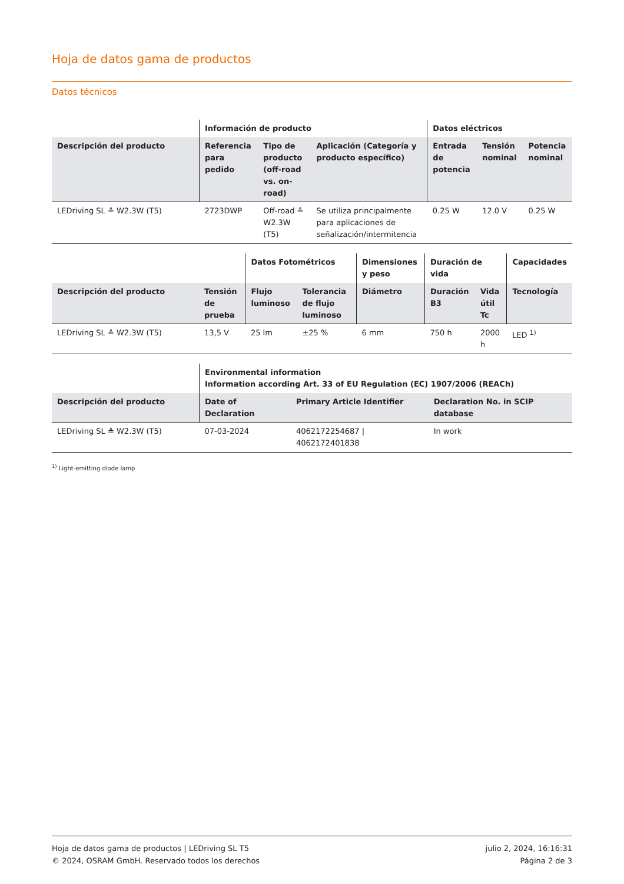Hoja de datos gama de productos
Datos técnicos
| | Información de producto | | | Datos eléctricos | | |
| --- | --- | --- | --- | --- | --- | --- |
| Descripción del producto | Referencia para pedido | Tipo de producto (off-road vs. on-road) | Aplicación (Categoría y producto específico) | Entrada de potencia | Tensión nominal | Potencia nominal |
| LEDriving SL ≙ W2.3W (T5) | 2723DWP | Off-road ≙ W2.3W (T5) | Se utiliza principalmente para aplicaciones de señalización/intermitencia | 0.25 W | 12.0 V | 0.25 W |
| | | Datos Fotométricos | | Dimensiones y peso | Duración de vida | | Capacidades |
| --- | --- | --- | --- | --- | --- | --- | --- |
| Descripción del producto | Tensión de prueba | Flujo luminoso | Tolerancia de flujo luminoso | Diámetro | Duración B3 | Vida útil Tc | Tecnología |
| LEDriving SL ≙ W2.3W (T5) | 13,5 V | 25 lm | ±25 % | 6 mm | 750 h | 2000 h | LED <sup>1)</sup> |
| | Environmental information Information according Art. 33 of EU Regulation (EC) 1907/2006 (REACh) | | |
| --- | --- | --- | --- |
| Descripción del producto | Date of Declaration | Primary Article Identifier | Declaration No. in SCIP database |
| LEDriving SL ≙ W2.3W (T5) | 07-03-2024 | 4062172254687 / 4062172401838 | In work |
<sup>1)</sup> Light-emitting diode lamp
Hoja de datos gama de productos | LEDriving SL T5
© 2024, OSRAM GmbH. Reservado todos los derechos
julio 2, 2024, 16:16:31
Página 2 de 3